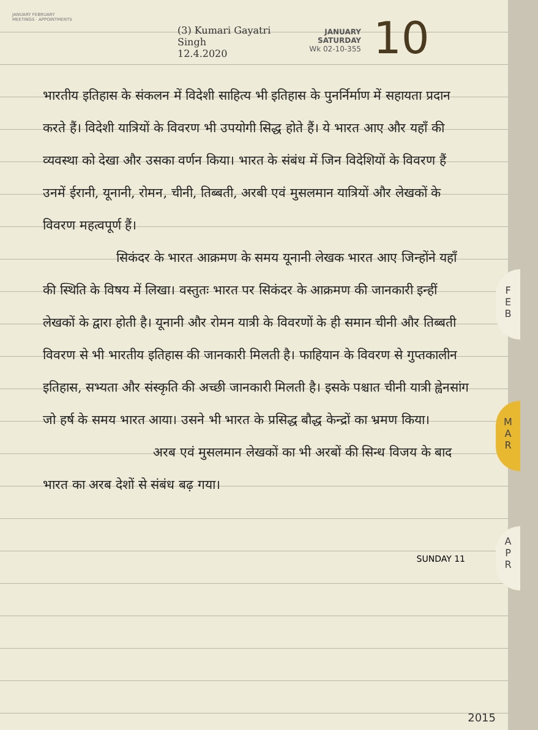JANUARY FEBRUARY
MEETINGS · APPOINTMENTS
(3) Kumari Gayatri Singh
12.4.2020
JANUARY
SATURDAY
Wk 02-10-355
10
भारतीय इतिहास के संकलन में विदेशी साहित्य भी इतिहास के पुनर्निर्माण में सहायता प्रदान करते हैं। विदेशी यात्रियों के विवरण भी उपयोगी सिद्ध होते हैं। ये भारत आए और यहाँ की व्यवस्था को देखा और उसका वर्णन किया। भारत के संबंध में जिन विदेशियों के विवरण हैं उनमें ईरानी, यूनानी, रोमन, चीनी, तिब्बती, अरबी एवं मुसलमान यात्रियों और लेखकों के विवरण महत्वपूर्ण हैं।
सिकंदर के भारत आक्रमण के समय यूनानी लेखक भारत आए जिन्होंने यहाँ की स्थिति के विषय में लिखा। वस्तुतः भारत पर सिकंदर के आक्रमण की जानकारी इन्हीं लेखकों के द्वारा होती है। यूनानी और रोमन यात्री के विवरणों के ही समान चीनी और तिब्बती विवरण से भी भारतीय इतिहास की जानकारी मिलती है। फाहियान के विवरण से गुप्तकालीन इतिहास, सभ्यता और संस्कृति की अच्छी जानकारी मिलती है। इसके पश्चात चीनी यात्री ह्वेनसांग जो हर्ष के समय भारत आया। उसने भी भारत के प्रसिद्ध बौद्ध केन्द्रों का भ्रमण किया।
अरब एवं मुसलमान लेखकों का भी अरबों की सिन्ध विजय के बाद भारत का अरब देशों से संबंध बढ़ गया।
F
E
B
M
A
R
A
P
R
SUNDAY 11
2015